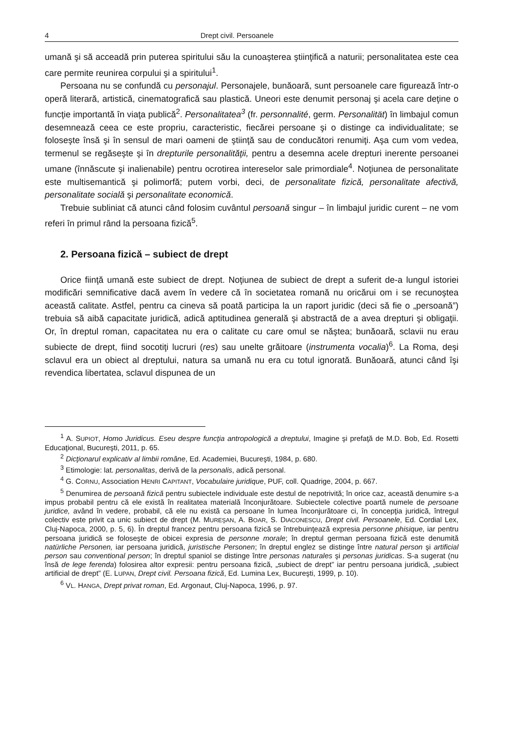4 Drept civil. Persoanele
umană şi să acceadă prin puterea spiritului său la cunoaşterea ştiinţifică a naturii; personalitatea este cea care permite reunirea corpului şi a spiritului<sup>1</sup>.
Persoana nu se confundă cu personajul. Personajele, bunăoară, sunt persoanele care figurează într-o operă literară, artistică, cinematografică sau plastică. Uneori este denumit personaj şi acela care deţine o funcţie importantă în viaţa publică<sup>2</sup>. Personalitatea<sup>3</sup> (fr. personnalité, germ. Personalität) în limbajul comun desemnează ceea ce este propriu, caracteristic, fiecărei persoane şi o distinge ca individualitate; se foloseşte însă şi în sensul de mari oameni de ştiinţă sau de conducători renumiţi. Aşa cum vom vedea, termenul se regăseşte şi în drepturile personalităţii, pentru a desemna acele drepturi inerente persoanei umane (înnăscute şi inalienabile) pentru ocrotirea intereselor sale primordiale<sup>4</sup>. Noţiunea de personalitate este multisemantică şi polimorfă; putem vorbi, deci, de personalitate fizică, personalitate afectivă, personalitate socială şi personalitate economică.
Trebuie subliniat că atunci când folosim cuvântul persoană singur – în limbajul juridic curent – ne vom referi în primul rând la persoana fizică<sup>5</sup>.
2. Persoana fizică – subiect de drept
Orice fiinţă umană este subiect de drept. Noţiunea de subiect de drept a suferit de-a lungul istoriei modificări semnificative dacă avem în vedere că în societatea romană nu oricărui om i se recunoştea această calitate. Astfel, pentru ca cineva să poată participa la un raport juridic (deci să fie o „persoană”) trebuia să aibă capacitate juridică, adică aptitudinea generală şi abstractă de a avea drepturi şi obligaţii. Or, în dreptul roman, capacitatea nu era o calitate cu care omul se năştea; bunăoară, sclavii nu erau subiecte de drept, fiind socotiţi lucruri (res) sau unelte grăitoare (instrumenta vocalia)<sup>6</sup>. La Roma, deşi sclavul era un obiect al dreptului, natura sa umană nu era cu totul ignorată. Bunăoară, atunci când îşi revendica libertatea, sclavul dispunea de un
<sup>1</sup> A. SUPIOT, Homo Juridicus. Eseu despre funcţia antropologică a dreptului, Imagine şi prefaţă de M.D. Bob, Ed. Rosetti Educaţional, Bucureşti, 2011, p. 65.
<sup>2</sup> Dicţionarul explicativ al limbii române, Ed. Academiei, Bucureşti, 1984, p. 680.
<sup>3</sup> Etimologie: lat. personalitas, derivă de la personalis, adică personal.
<sup>4</sup> G. CORNU, Association HENRI CAPITANT, Vocabulaire juridique, PUF, coll. Quadrige, 2004, p. 667.
<sup>5</sup> Denumirea de persoană fizică pentru subiectele individuale este destul de nepotrivită; în orice caz, această denumire s-a impus probabil pentru că ele există în realitatea materială înconjurătoare. Subiectele colective poartă numele de persoane juridice, având în vedere, probabil, că ele nu există ca persoane în lumea înconjurătoare ci, în concepţia juridică, întregul colectiv este privit ca unic subiect de drept (M. MUREŞAN, A. BOAR, S. DIACONESCU, Drept civil. Persoanele, Ed. Cordial Lex, Cluj-Napoca, 2000, p. 5, 6). În dreptul francez pentru persoana fizică se întrebuinţează expresia personne phisique, iar pentru persoana juridică se foloseşte de obicei expresia de personne morale; în dreptul german persoana fizică este denumită natürliche Personen, iar persoana juridică, juristische Personen; în dreptul englez se distinge între natural person şi artificial person sau conventional person; în dreptul spaniol se distinge între personas naturales şi personas juridicas. S-a sugerat (nu însă de lege ferenda) folosirea altor expresii: pentru persoana fizică, „subiect de drept” iar pentru persoana juridică, „subiect artificial de drept” (E. LUPAN, Drept civil. Persoana fizică, Ed. Lumina Lex, Bucureşti, 1999, p. 10).
<sup>6</sup> VL. HANGA, Drept privat roman, Ed. Argonaut, Cluj-Napoca, 1996, p. 97.